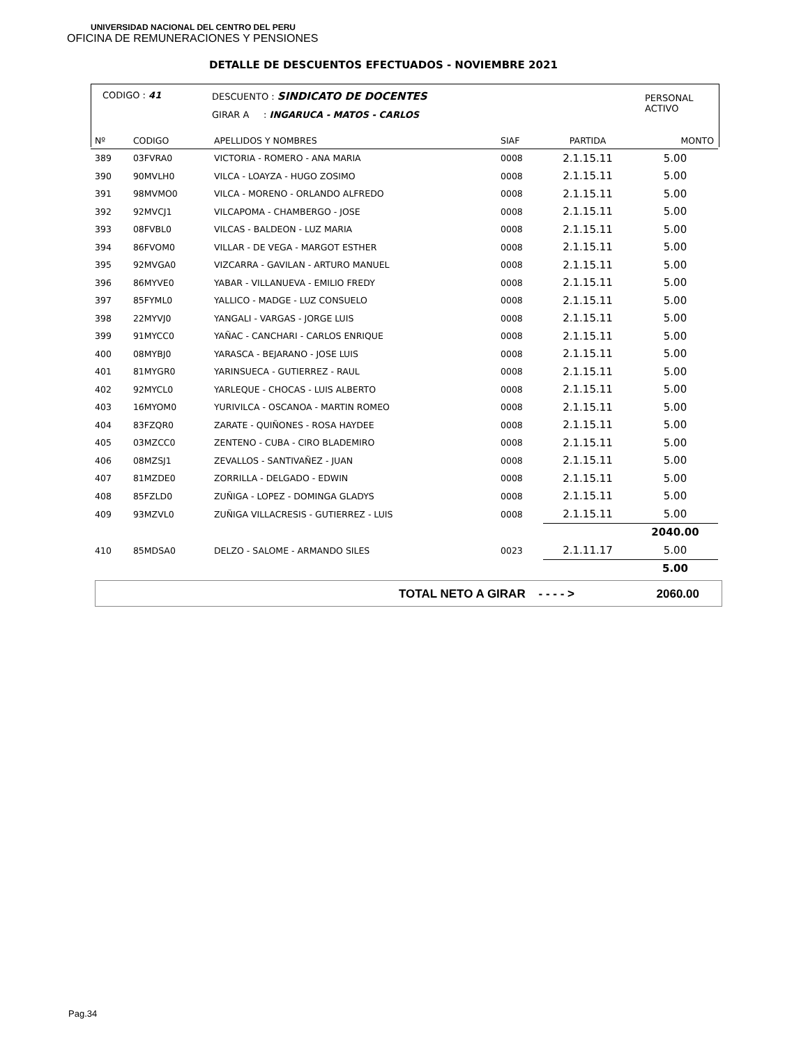UNIVERSIDAD NACIONAL DEL CENTRO DEL PERU
OFICINA DE REMUNERACIONES Y PENSIONES
DETALLE DE DESCUENTOS EFECTUADOS - NOVIEMBRE 2021
CODIGO : 41
DESCUENTO : SINDICATO DE DOCENTES
GIRAR A : INGARUCA - MATOS - CARLOS
PERSONAL
ACTIVO
| Nº | CODIGO | APELLIDOS Y NOMBRES | SIAF | PARTIDA | MONTO |
| --- | --- | --- | --- | --- | --- |
| 389 | 03FVRA0 | VICTORIA - ROMERO - ANA MARIA | 0008 | 2.1.15.11 | 5.00 |
| 390 | 90MVLH0 | VILCA - LOAYZA - HUGO ZOSIMO | 0008 | 2.1.15.11 | 5.00 |
| 391 | 98MVMO0 | VILCA - MORENO - ORLANDO ALFREDO | 0008 | 2.1.15.11 | 5.00 |
| 392 | 92MVCJ1 | VILCAPOMA - CHAMBERGO - JOSE | 0008 | 2.1.15.11 | 5.00 |
| 393 | 08FVBL0 | VILCAS - BALDEON - LUZ MARIA | 0008 | 2.1.15.11 | 5.00 |
| 394 | 86FVOM0 | VILLAR - DE VEGA - MARGOT ESTHER | 0008 | 2.1.15.11 | 5.00 |
| 395 | 92MVGA0 | VIZCARRA - GAVILAN - ARTURO MANUEL | 0008 | 2.1.15.11 | 5.00 |
| 396 | 86MYVE0 | YABAR - VILLANUEVA - EMILIO FREDY | 0008 | 2.1.15.11 | 5.00 |
| 397 | 85FYML0 | YALLICO - MADGE - LUZ CONSUELO | 0008 | 2.1.15.11 | 5.00 |
| 398 | 22MYVJ0 | YANGALI - VARGAS - JORGE LUIS | 0008 | 2.1.15.11 | 5.00 |
| 399 | 91MYCC0 | YAÑAC - CANCHARI - CARLOS ENRIQUE | 0008 | 2.1.15.11 | 5.00 |
| 400 | 08MYBJ0 | YARASCA - BEJARANO - JOSE LUIS | 0008 | 2.1.15.11 | 5.00 |
| 401 | 81MYGR0 | YARINSUECA - GUTIERREZ - RAUL | 0008 | 2.1.15.11 | 5.00 |
| 402 | 92MYCL0 | YARLEQUE - CHOCAS - LUIS ALBERTO | 0008 | 2.1.15.11 | 5.00 |
| 403 | 16MYOM0 | YURIVILCA - OSCANOA - MARTIN ROMEO | 0008 | 2.1.15.11 | 5.00 |
| 404 | 83FZQR0 | ZARATE - QUIÑONES - ROSA HAYDEE | 0008 | 2.1.15.11 | 5.00 |
| 405 | 03MZCC0 | ZENTENO - CUBA - CIRO BLADEMIRO | 0008 | 2.1.15.11 | 5.00 |
| 406 | 08MZSJ1 | ZEVALLOS - SANTIVAÑEZ - JUAN | 0008 | 2.1.15.11 | 5.00 |
| 407 | 81MZDE0 | ZORRILLA - DELGADO - EDWIN | 0008 | 2.1.15.11 | 5.00 |
| 408 | 85FZLD0 | ZUÑIGA - LOPEZ - DOMINGA GLADYS | 0008 | 2.1.15.11 | 5.00 |
| 409 | 93MZVL0 | ZUÑIGA VILLACRESIS - GUTIERREZ - LUIS | 0008 | 2.1.15.11 | 5.00 |
| | | | | | 2040.00 |
| 410 | 85MDSA0 | DELZO - SALOME - ARMANDO SILES | 0023 | 2.1.11.17 | 5.00 |
| | | | | | 5.00 |
TOTAL NETO A GIRAR - - - - > 2060.00
Pag.34